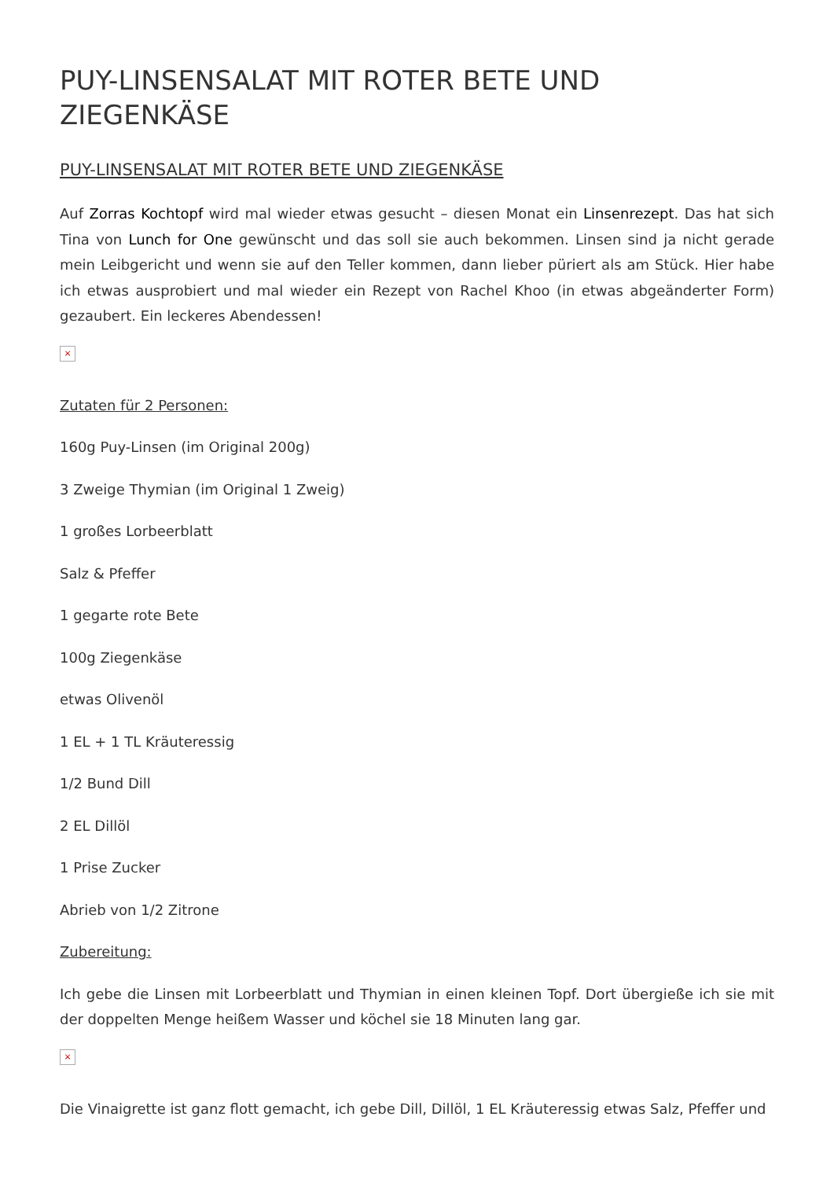PUY-LINSENSALAT MIT ROTER BETE UND ZIEGENKÄSE
PUY-LINSENSALAT MIT ROTER BETE UND ZIEGENKÄSE
Auf Zorras Kochtopf wird mal wieder etwas gesucht – diesen Monat ein Linsenrezept. Das hat sich Tina von Lunch for One gewünscht und das soll sie auch bekommen. Linsen sind ja nicht gerade mein Leibgericht und wenn sie auf den Teller kommen, dann lieber püriert als am Stück. Hier habe ich etwas ausprobiert und mal wieder ein Rezept von Rachel Khoo (in etwas abgeänderter Form) gezaubert. Ein leckeres Abendessen!
×
Zutaten für 2 Personen:
160g Puy-Linsen (im Original 200g)
3 Zweige Thymian (im Original 1 Zweig)
1 großes Lorbeerblatt
Salz & Pfeffer
1 gegarte rote Bete
100g Ziegenkäse
etwas Olivenöl
1 EL + 1 TL Kräuteressig
1/2 Bund Dill
2 EL Dillöl
1 Prise Zucker
Abrieb von 1/2 Zitrone
Zubereitung:
Ich gebe die Linsen mit Lorbeerblatt und Thymian in einen kleinen Topf. Dort übergieße ich sie mit der doppelten Menge heißem Wasser und köchel sie 18 Minuten lang gar.
×
Die Vinaigrette ist ganz flott gemacht, ich gebe Dill, Dillöl, 1 EL Kräuteressig etwas Salz, Pfeffer und